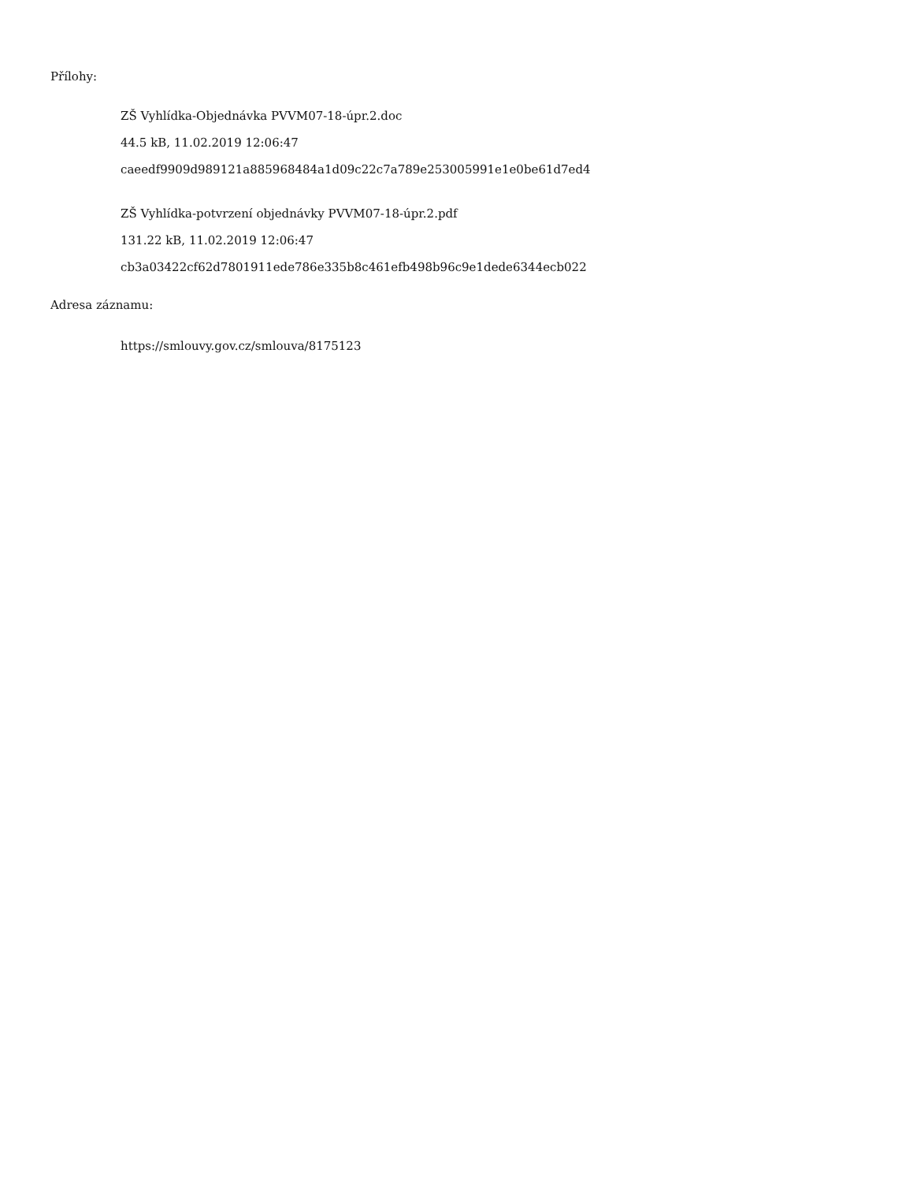Přílohy:
ZŠ Vyhlídka-Objednávka PVVM07-18-úpr.2.doc
44.5 kB, 11.02.2019 12:06:47
caeedf9909d989121a885968484a1d09c22c7a789e253005991e1e0be61d7ed4
ZŠ Vyhlídka-potvrzení objednávky PVVM07-18-úpr.2.pdf
131.22 kB, 11.02.2019 12:06:47
cb3a03422cf62d7801911ede786e335b8c461efb498b96c9e1dede6344ecb022
Adresa záznamu:
https://smlouvy.gov.cz/smlouva/8175123